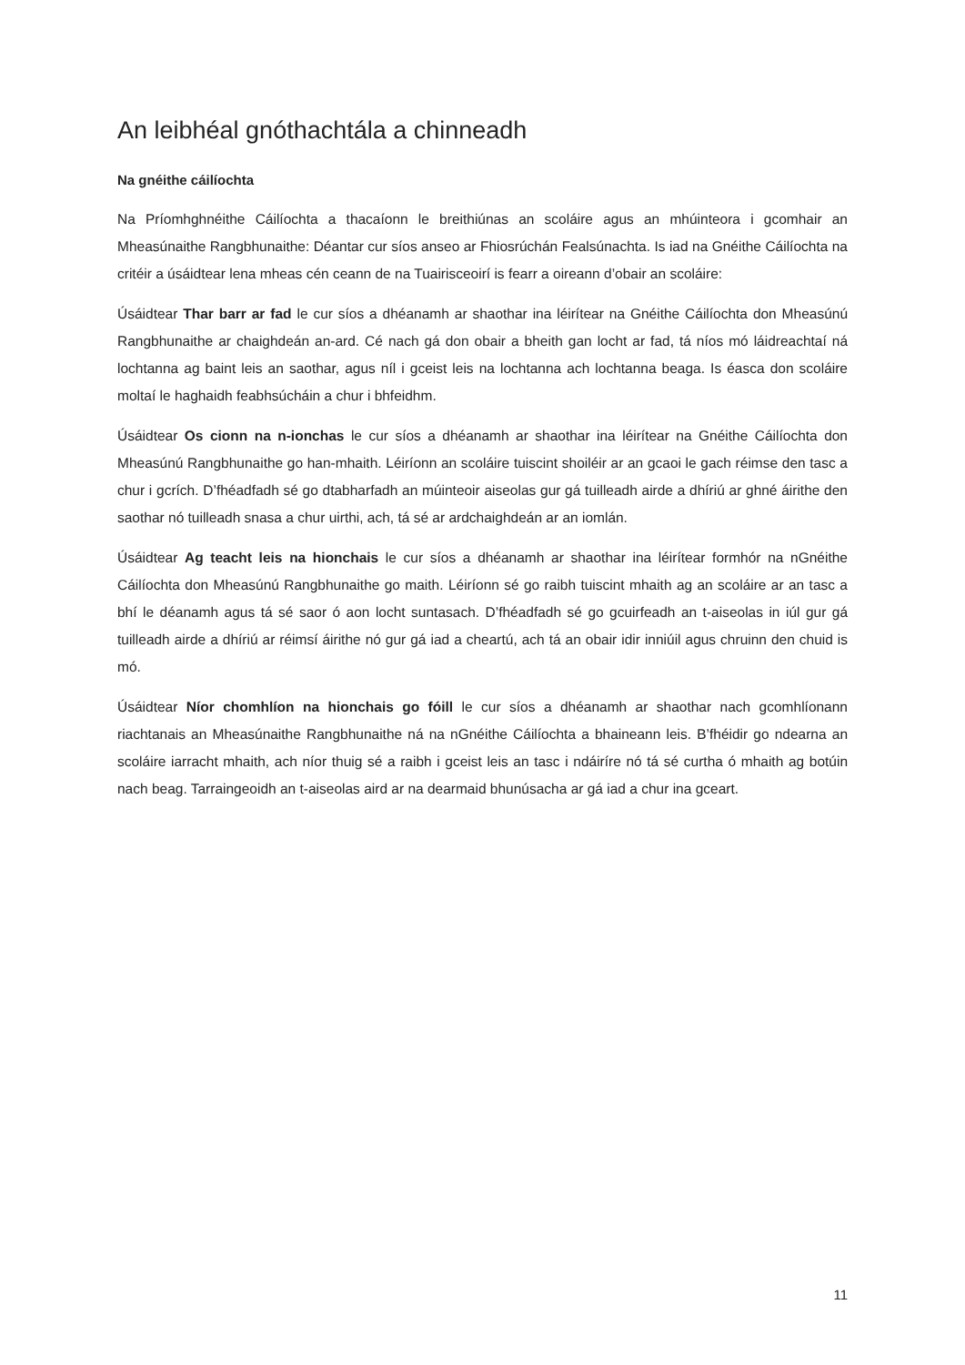An leibhéal gnóthachtála a chinneadh
Na gnéithe cáilíochta
Na Príomhghnéithe Cáilíochta a thacaíonn le breithiúnas an scoláire agus an mhúinteora i gcomhair an Mheasúnaithe Rangbhunaithe: Déantar cur síos anseo ar Fhiosrúchán Fealsúnachta. Is iad na Gnéithe Cáilíochta na critéir a úsáidtear lena mheas cén ceann de na Tuairisceoirí is fearr a oireann d’obair an scoláire:
Úsáidtear Thar barr ar fad le cur síos a dhéanamh ar shaothar ina léirítear na Gnéithe Cáilíochta don Mheasúnú Rangbhunaithe ar chaighdeán an-ard. Cé nach gá don obair a bheith gan locht ar fad, tá níos mó láidreachtaí ná lochtanna ag baint leis an saothar, agus níl i gceist leis na lochtanna ach lochtanna beaga. Is éasca don scoláire moltaí le haghaidh feabhsúcháin a chur i bhfeidhm.
Úsáidtear Os cionn na n-ionchas le cur síos a dhéanamh ar shaothar ina léirítear na Gnéithe Cáilíochta don Mheasúnú Rangbhunaithe go han-mhaith. Léiríonn an scoláire tuiscint shoiléir ar an gcaoi le gach réimse den tasc a chur i gcrích. D’fhéadfadh sé go dtabharfadh an múinteoir aiseolas gur gá tuilleadh airde a dhíriú ar ghné áirithe den saothar nó tuilleadh snasa a chur uirthi, ach, tá sé ar ardchaighdeán ar an iomlán.
Úsáidtear Ag teacht leis na hionchais le cur síos a dhéanamh ar shaothar ina léirítear formhór na nGnéithe Cáilíochta don Mheasúnú Rangbhunaithe go maith. Léiríonn sé go raibh tuiscint mhaith ag an scoláire ar an tasc a bhí le déanamh agus tá sé saor ó aon locht suntasach. D’fhéadfadh sé go gcuirfeadh an t-aiseolas in iúl gur gá tuilleadh airde a dhíriú ar réimsí áirithe nó gur gá iad a cheartú, ach tá an obair idir inniúil agus chruinn den chuid is mó.
Úsáidtear Níor chomhlíon na hionchais go fóill le cur síos a dhéanamh ar shaothar nach gcomhlíonann riachtanais an Mheasúnaithe Rangbhunaithe ná na nGnéithe Cáilíochta a bhaineann leis. B’fhéidir go ndearna an scoláire iarracht mhaith, ach níor thuig sé a raibh i gceist leis an tasc i ndáiríre nó tá sé curtha ó mhaith ag botúin nach beag. Tarraingeoidh an t-aiseolas aird ar na dearmaid bhunúsacha ar gá iad a chur ina gceart.
11